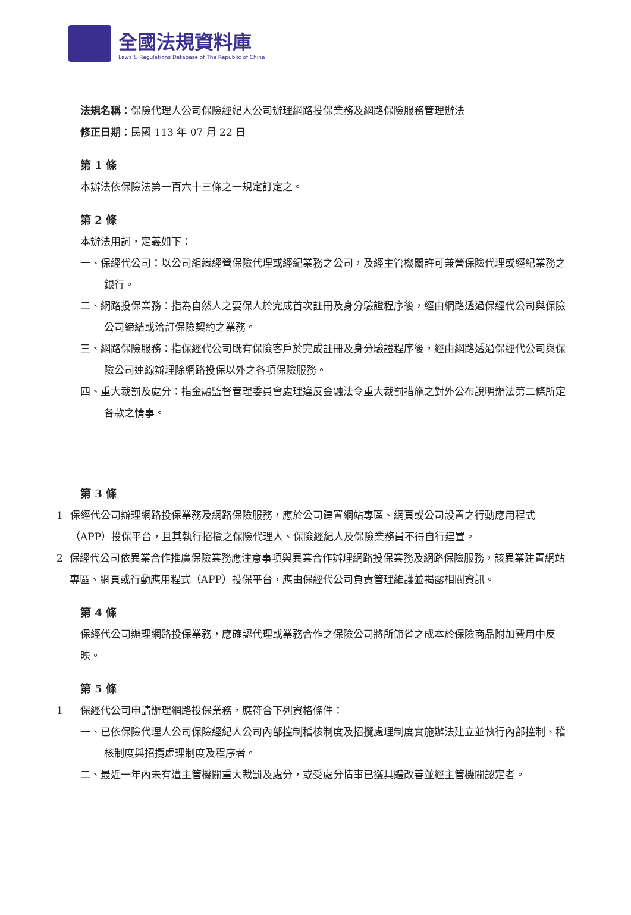全國法規資料庫
Laws & Regulations Database of The Republic of China
法規名稱：保險代理人公司保險經紀人公司辦理網路投保業務及網路保險服務管理辦法
修正日期：民國 113 年 07 月 22 日
第 1 條
本辦法依保險法第一百六十三條之一規定訂定之。
第 2 條
本辦法用詞，定義如下：
一、保經代公司：以公司組織經營保險代理或經紀業務之公司，及經主管機關許可兼營保險代理或經紀業務之銀行。
二、網路投保業務：指為自然人之要保人於完成首次註冊及身分驗證程序後，經由網路透過保經代公司與保險公司締結或洽訂保險契約之業務。
三、網路保險服務：指保經代公司既有保險客戶於完成註冊及身分驗證程序後，經由網路透過保經代公司與保險公司連線辦理除網路投保以外之各項保險服務。
四、重大裁罰及處分：指金融監督管理委員會處理違反金融法令重大裁罰措施之對外公布說明辦法第二條所定各款之情事。
第 3 條
1 保經代公司辦理網路投保業務及網路保險服務，應於公司建置網站專區、網頁或公司設置之行動應用程式（APP）投保平台，且其執行招攬之保險代理人、保險經紀人及保險業務員不得自行建置。
2 保經代公司依異業合作推廣保險業務應注意事項與異業合作辦理網路投保業務及網路保險服務，該異業建置網站專區、網頁或行動應用程式（APP）投保平台，應由保經代公司負責管理維護並揭露相關資訊。
第 4 條
保經代公司辦理網路投保業務，應確認代理或業務合作之保險公司將所節省之成本於保險商品附加費用中反映。
第 5 條
1 保經代公司申請辦理網路投保業務，應符合下列資格條件：
一、已依保險代理人公司保險經紀人公司內部控制稽核制度及招攬處理制度實施辦法建立並執行內部控制、稽核制度與招攬處理制度及程序者。
二、最近一年內未有遭主管機關重大裁罰及處分，或受處分情事已獲具體改善並經主管機關認定者。